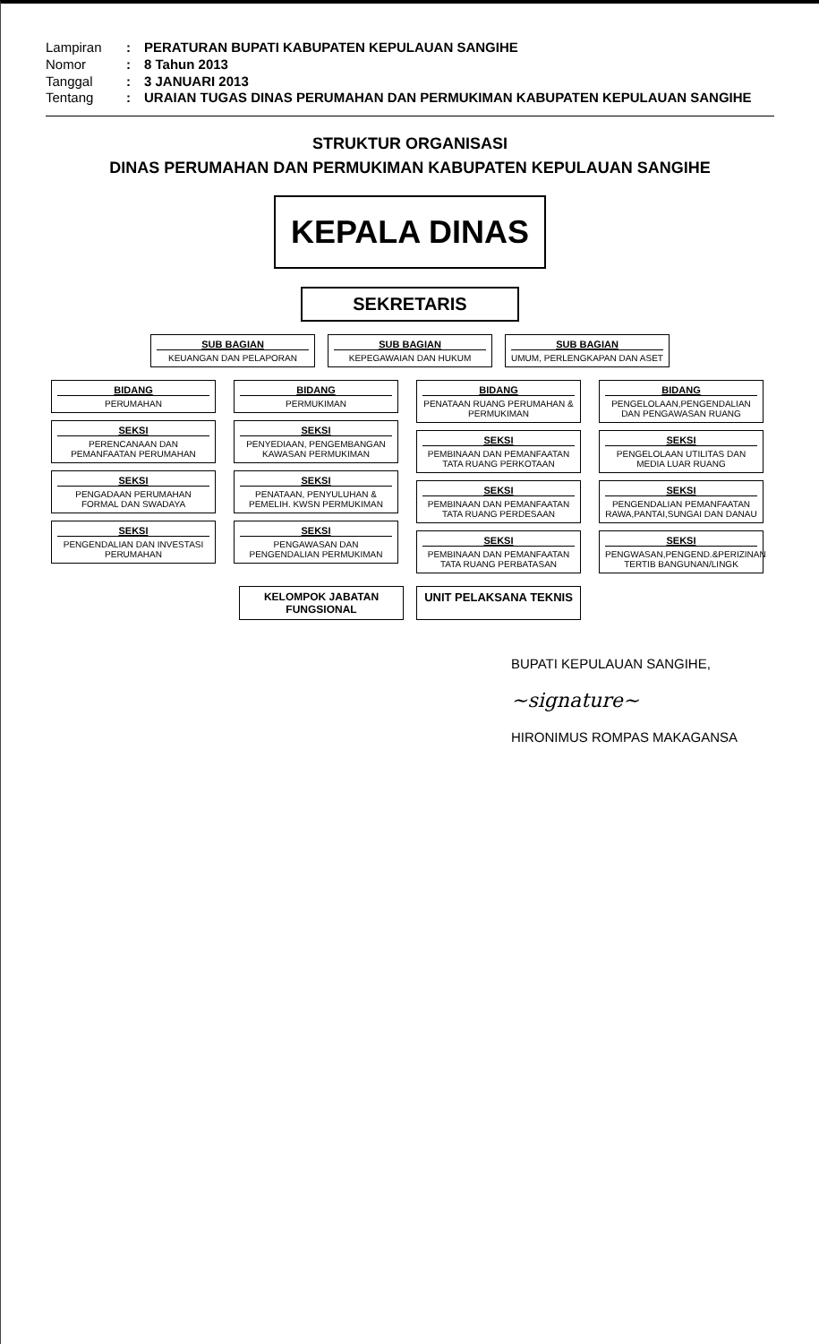Lampiran
:
PERATURAN BUPATI KABUPATEN KEPULAUAN SANGIHE
Nomor
:
8 Tahun 2013
Tanggal
:
3 JANUARI 2013
Tentang
:
URAIAN TUGAS DINAS PERUMAHAN DAN PERMUKIMAN KABUPATEN KEPULAUAN SANGIHE
STRUKTUR ORGANISASI
DINAS PERUMAHAN DAN PERMUKIMAN KABUPATEN KEPULAUAN SANGIHE
KEPALA DINAS
SEKRETARIS
SUB BAGIAN
KEUANGAN DAN PELAPORAN
SUB BAGIAN
KEPEGAWAIAN DAN HUKUM
SUB BAGIAN
UMUM, PERLENGKAPAN DAN ASET
BIDANG
PERUMAHAN
SEKSI
PERENCANAAN DAN PEMANFAATAN PERUMAHAN
SEKSI
PENGADAAN PERUMAHAN FORMAL DAN SWADAYA
SEKSI
PENGENDALIAN DAN INVESTASI PERUMAHAN
BIDANG
PERMUKIMAN
SEKSI
PENYEDIAAN, PENGEMBANGAN KAWASAN PERMUKIMAN
SEKSI
PENATAAN, PENYULUHAN & PEMELIH. KWSN PERMUKIMAN
SEKSI
PENGAWASAN DAN PENGENDALIAN PERMUKIMAN
BIDANG
PENATAAN RUANG PERUMAHAN & PERMUKIMAN
SEKSI
PEMBINAAN DAN PEMANFAATAN TATA RUANG PERKOTAAN
SEKSI
PEMBINAAN DAN PEMANFAATAN TATA RUANG PERDESAAN
SEKSI
PEMBINAAN DAN PEMANFAATAN TATA RUANG PERBATASAN
BIDANG
PENGELOLAAN,PENGENDALIAN DAN PENGAWASAN RUANG
SEKSI
PENGELOLAAN UTILITAS DAN MEDIA LUAR RUANG
SEKSI
PENGENDALIAN PEMANFAATAN RAWA,PANTAI,SUNGAI DAN DANAU
SEKSI
PENGWASAN,PENGEND.&PERIZINAN TERTIB BANGUNAN/LINGK
KELOMPOK JABATAN FUNGSIONAL
UNIT PELAKSANA TEKNIS
BUPATI KEPULAUAN SANGIHE,
~signature~
HIRONIMUS ROMPAS MAKAGANSA